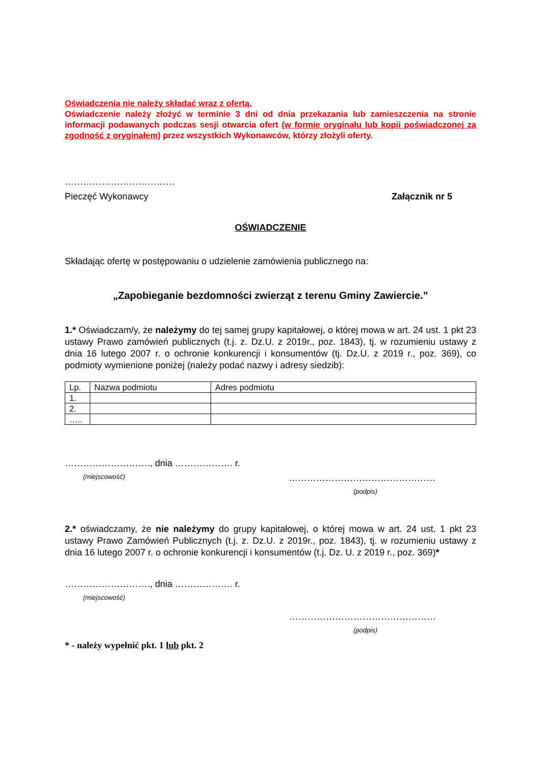Oświadczenia nie należy składać wraz z ofertą.
Oświadczenie należy złożyć w terminie 3 dni od dnia przekazania lub zamieszczenia na stronie informacji podawanych podczas sesji otwarcia ofert (w formie oryginału lub kopii poświadczonej za zgodność z oryginałem) przez wszystkich Wykonawców, którzy złożyli oferty.
………………………………
Pieczęć Wykonawcy Załącznik nr 5
OŚWIADCZENIE
Składając ofertę w postępowaniu o udzielenie zamówienia publicznego na:
„Zapobieganie bezdomności zwierząt z terenu Gminy Zawiercie.”
1.* Oświadczam/y, że należymy do tej samej grupy kapitałowej, o której mowa w art. 24 ust. 1 pkt 23 ustawy Prawo zamówień publicznych (t.j. z. Dz.U. z 2019r., poz. 1843), tj. w rozumieniu ustawy z dnia 16 lutego 2007 r. o ochronie konkurencji i konsumentów (tj. Dz.U. z 2019 r., poz. 369), co podmioty wymienione poniżej (należy podać nazwy i adresy siedzib):
| Lp. | Nazwa podmiotu | Adres podmiotu |
| 1. | | |
| 2. | | |
| ….. | | |
………………………., dnia ………………. r.
(miejscowość) …………………………………………
(podpis)
2.* oświadczamy, że nie należymy do grupy kapitałowej, o której mowa w art. 24 ust. 1 pkt 23 ustawy Prawo Zamówień Publicznych (t.j. z. Dz.U. z 2019r., poz. 1843), tj. w rozumieniu ustawy z dnia 16 lutego 2007 r. o ochronie konkurencji i konsumentów (t.j. Dz. U. z 2019 r., poz. 369)*
………………………., dnia ………………. r.
(miejscowość)
…………………………………………
(podpis)
* - należy wypełnić pkt. 1 lub pkt. 2